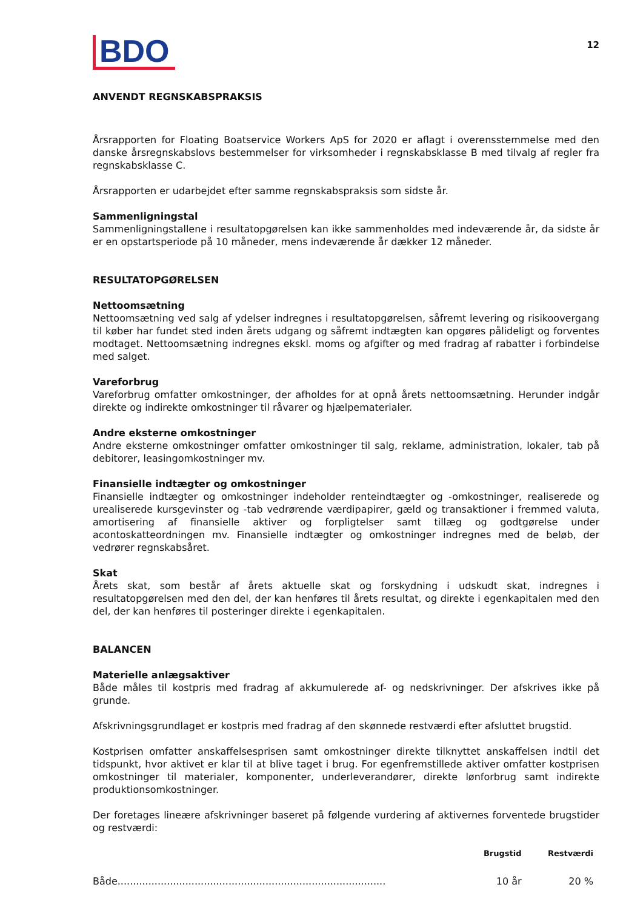BDO
12
ANVENDT REGNSKABSPRAKSIS
Årsrapporten for Floating Boatservice Workers ApS for 2020 er aflagt i overensstemmelse med den danske årsregnskabslovs bestemmelser for virksomheder i regnskabsklasse B med tilvalg af regler fra regnskabsklasse C.
Årsrapporten er udarbejdet efter samme regnskabspraksis som sidste år.
Sammenligningstal
Sammenligningstallene i resultatopgørelsen kan ikke sammenholdes med indeværende år, da sidste år er en opstartsperiode på 10 måneder, mens indeværende år dækker 12 måneder.
RESULTATOPGØRELSEN
Nettoomsætning
Nettoomsætning ved salg af ydelser indregnes i resultatopgørelsen, såfremt levering og risikoovergang til køber har fundet sted inden årets udgang og såfremt indtægten kan opgøres pålideligt og forventes modtaget. Nettoomsætning indregnes ekskl. moms og afgifter og med fradrag af rabatter i forbindelse med salget.
Vareforbrug
Vareforbrug omfatter omkostninger, der afholdes for at opnå årets nettoomsætning. Herunder indgår direkte og indirekte omkostninger til råvarer og hjælpematerialer.
Andre eksterne omkostninger
Andre eksterne omkostninger omfatter omkostninger til salg, reklame, administration, lokaler, tab på debitorer, leasingomkostninger mv.
Finansielle indtægter og omkostninger
Finansielle indtægter og omkostninger indeholder renteindtægter og -omkostninger, realiserede og urealiserede kursgevinster og -tab vedrørende værdipapirer, gæld og transaktioner i fremmed valuta, amortisering af finansielle aktiver og forpligtelser samt tillæg og godtgørelse under acontoskatteordningen mv. Finansielle indtægter og omkostninger indregnes med de beløb, der vedrører regnskabsåret.
Skat
Årets skat, som består af årets aktuelle skat og forskydning i udskudt skat, indregnes i resultatopgørelsen med den del, der kan henføres til årets resultat, og direkte i egenkapitalen med den del, der kan henføres til posteringer direkte i egenkapitalen.
BALANCEN
Materielle anlægsaktiver
Både måles til kostpris med fradrag af akkumulerede af- og nedskrivninger. Der afskrives ikke på grunde.
Afskrivningsgrundlaget er kostpris med fradrag af den skønnede restværdi efter afsluttet brugstid.
Kostprisen omfatter anskaffelsesprisen samt omkostninger direkte tilknyttet anskaffelsen indtil det tidspunkt, hvor aktivet er klar til at blive taget i brug. For egenfremstillede aktiver omfatter kostprisen omkostninger til materialer, komponenter, underleverandører, direkte lønforbrug samt indirekte produktionsomkostninger.
Der foretages lineære afskrivninger baseret på følgende vurdering af aktivernes forventede brugstider og restværdi:
| | Brugstid | Restværdi |
| --- | --- | --- |
| Både....................................................................................... | 10 år | 20 % |